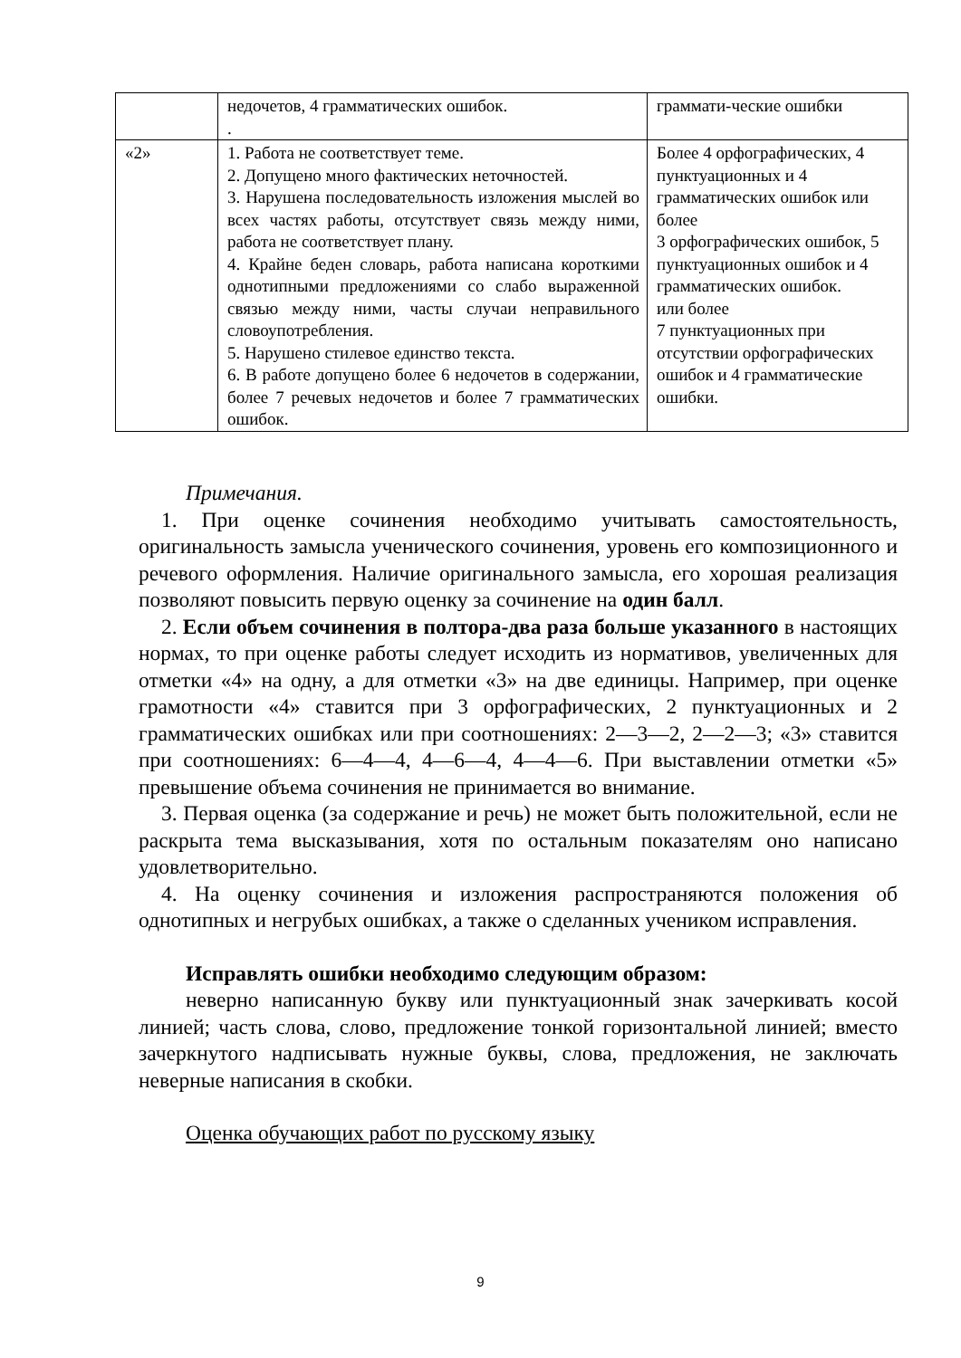| | недочетов, 4 грамматических ошибок. . | граммати-ческие ошибки |
| «2» | 1. Работа не соответствует теме. 2. Допущено много фактических неточностей. 3. Нарушена последовательность изложения мыслей во всех частях работы, отсутствует связь между ними, работа не соответствует плану. 4. Крайне беден словарь, работа написана короткими однотипными предложениями со слабо выраженной связью между ними, часты случаи неправильного словоупотребления. 5. Нарушено стилевое единство текста. 6. В работе допущено более 6 недочетов в содержании, более 7 речевых недочетов и более 7 грамматических ошибок. | Более 4 орфографических, 4 пунктуационных и 4 грамматических ошибок или более 3 орфографических ошибок, 5 пунктуационных ошибок и 4 грамматических ошибок. или более 7 пунктуационных при отсутствии орфографических ошибок и 4 грамматические ошибки. |
Примечания.
1. При оценке сочинения необходимо учитывать самостоятельность, оригинальность замысла ученического сочинения, уровень его композиционного и речевого оформления. Наличие оригинального замысла, его хорошая реализация позволяют повысить первую оценку за сочинение на один балл.
2. Если объем сочинения в полтора-два раза больше указанного в настоящих нормах, то при оценке работы следует исходить из нормативов, увеличенных для отметки «4» на одну, а для отметки «3» на две единицы. Например, при оценке грамотности «4» ставится при 3 орфографических, 2 пунктуационных и 2 грамматических ошибках или при соотношениях: 2—3—2, 2—2—3; «3» ставится при соотношениях: 6—4—4, 4—6—4, 4—4—6. При выставлении отметки «5» превышение объема сочинения не принимается во внимание.
3. Первая оценка (за содержание и речь) не может быть положительной, если не раскрыта тема высказывания, хотя по остальным показателям оно написано удовлетворительно.
4. На оценку сочинения и изложения распространяются положения об однотипных и негрубых ошибках, а также о сделанных учеником исправления.
Исправлять ошибки необходимо следующим образом:
неверно написанную букву или пунктуационный знак зачеркивать косой линией; часть слова, слово, предложение тонкой горизонтальной линией; вместо зачеркнутого надписывать нужные буквы, слова, предложения, не заключать неверные написания в скобки.
Оценка обучающих работ по русскому языку
9